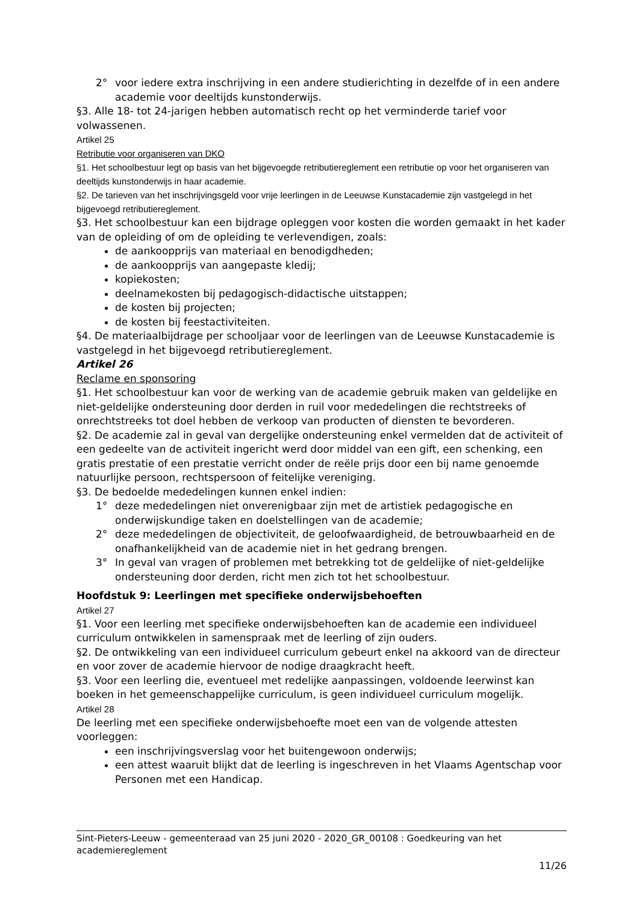2° voor iedere extra inschrijving in een andere studierichting in dezelfde of in een andere academie voor deeltijds kunstonderwijs.
§3. Alle 18- tot 24-jarigen hebben automatisch recht op het verminderde tarief voor volwassenen.
Artikel 25
Retributie voor organiseren van DKO
§1. Het schoolbestuur legt op basis van het bijgevoegde retributiereglement een retributie op voor het organiseren van deeltijds kunstonderwijs in haar academie.
§2. De tarieven van het inschrijvingsgeld voor vrije leerlingen in de Leeuwse Kunstacademie zijn vastgelegd in het bijgevoegd retributiereglement.
§3. Het schoolbestuur kan een bijdrage opleggen voor kosten die worden gemaakt in het kader van de opleiding of om de opleiding te verlevendigen, zoals:
de aankoopprijs van materiaal en benodigdheden;
de aankoopprijs van aangepaste kledij;
kopiekosten;
deelnamekosten bij pedagogisch-didactische uitstappen;
de kosten bij projecten;
de kosten bij feestactiviteiten.
§4. De materiaalbijdrage per schooljaar voor de leerlingen van de Leeuwse Kunstacademie is vastgelegd in het bijgevoegd retributiereglement.
Artikel 26
Reclame en sponsoring
§1. Het schoolbestuur kan voor de werking van de academie gebruik maken van geldelijke en niet-geldelijke ondersteuning door derden in ruil voor mededelingen die rechtstreeks of onrechtstreeks tot doel hebben de verkoop van producten of diensten te bevorderen.
§2. De academie zal in geval van dergelijke ondersteuning enkel vermelden dat de activiteit of een gedeelte van de activiteit ingericht werd door middel van een gift, een schenking, een gratis prestatie of een prestatie verricht onder de reële prijs door een bij name genoemde natuurlijke persoon, rechtspersoon of feitelijke vereniging.
§3. De bedoelde mededelingen kunnen enkel indien:
1° deze mededelingen niet onverenigbaar zijn met de artistiek pedagogische en onderwijskundige taken en doelstellingen van de academie;
2° deze mededelingen de objectiviteit, de geloofwaardigheid, de betrouwbaarheid en de onafhankelijkheid van de academie niet in het gedrang brengen.
3° In geval van vragen of problemen met betrekking tot de geldelijke of niet-geldelijke ondersteuning door derden, richt men zich tot het schoolbestuur.
Hoofdstuk 9: Leerlingen met specifieke onderwijsbehoeften
Artikel 27
§1. Voor een leerling met specifieke onderwijsbehoeften kan de academie een individueel curriculum ontwikkelen in samenspraak met de leerling of zijn ouders.
§2. De ontwikkeling van een individueel curriculum gebeurt enkel na akkoord van de directeur en voor zover de academie hiervoor de nodige draagkracht heeft.
§3. Voor een leerling die, eventueel met redelijke aanpassingen, voldoende leerwinst kan boeken in het gemeenschappelijke curriculum, is geen individueel curriculum mogelijk.
Artikel 28
De leerling met een specifieke onderwijsbehoefte moet een van de volgende attesten voorleggen:
een inschrijvingsverslag voor het buitengewoon onderwijs;
een attest waaruit blijkt dat de leerling is ingeschreven in het Vlaams Agentschap voor Personen met een Handicap.
Sint-Pieters-Leeuw - gemeenteraad van 25 juni 2020 - 2020_GR_00108 : Goedkeuring van het academiereglement
11/26